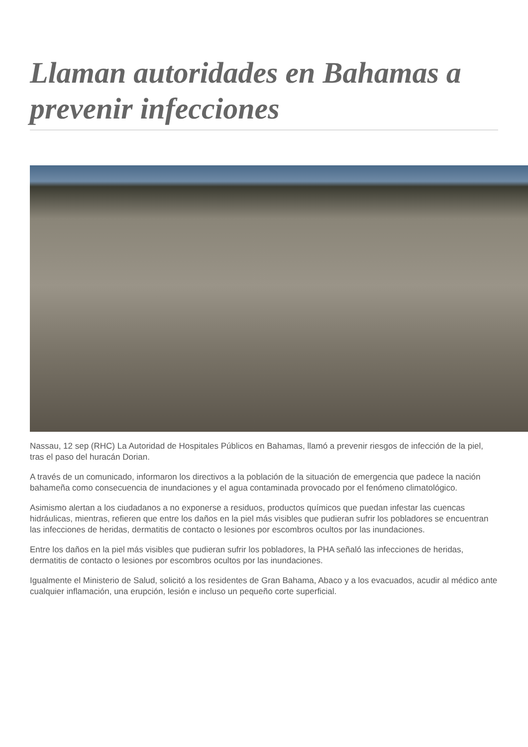Llaman autoridades en Bahamas a prevenir infecciones
Nassau, 12 sep (RHC) La Autoridad de Hospitales Públicos en Bahamas, llamó a prevenir riesgos de infección de la piel, tras el paso del huracán Dorian.
A través de un comunicado, informaron los directivos a la población de la situación de emergencia que padece la nación bahameña como consecuencia de inundaciones y el agua contaminada provocado por el fenómeno climatológico.
Asimismo alertan a los ciudadanos a no exponerse a residuos, productos químicos que puedan infestar las cuencas hidráulicas, mientras, refieren que entre los daños en la piel más visibles que pudieran sufrir los pobladores se encuentran las infecciones de heridas, dermatitis de contacto o lesiones por escombros ocultos por las inundaciones.
Entre los daños en la piel más visibles que pudieran sufrir los pobladores, la PHA señaló las infecciones de heridas, dermatitis de contacto o lesiones por escombros ocultos por las inundaciones.
Igualmente el Ministerio de Salud, solicitó a los residentes de Gran Bahama, Abaco y a los evacuados, acudir al médico ante cualquier inflamación, una erupción, lesión e incluso un pequeño corte superficial.